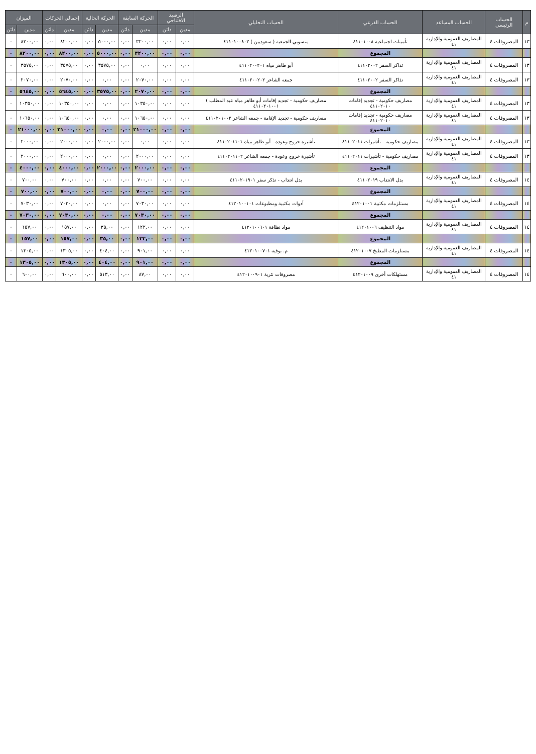| م | الحساب الرئيسي | الحساب المساعد | الحساب الفرعي | الحساب التحليلي | الرصيد الافتتاحي | | الحركة السابقة | | الحركة الحالية | | إجمالي الحركات | | الميزان | |
| --- | --- | --- | --- | --- | --- | --- | --- | --- | --- | --- | --- | --- | --- | --- |
| | | | | | مدين | دائن | مدين | دائن | مدين | دائن | مدين | دائن | مدين | دائن |
| ١٣ | المصروفات ٤ | المصاريف العمومية والإدارية ٤١ | تأمينات اجتماعية ٤١١٠١٠٠٨ | منسوبي الجمعية ( سعوديين ) ٤١١٠١٠٠٨٠٢ | ٠,٠٠ | ٠,٠٠ | ٣٢٠٠,٠٠ | ٠,٠٠ | ٥٠٠٠,٠٠ | ٠,٠٠ | ٨٢٠٠,٠٠ | ٠,٠٠ | ٨٢٠٠,٠٠ | ٠ |
| | | | المجموع | | ٠,٠٠ | ٠,٠٠ | ٣٢٠٠,٠٠ | ٠,٠٠ | ٥٠٠٠,٠٠ | ٠,٠٠ | ٨٢٠٠,٠٠ | ٠,٠٠ | ٨٢٠٠,٠٠ | ٠ |
| ١٣ | المصروفات ٤ | المصاريف العمومية والإدارية ٤١ | تذاكر السفر ٤١١٠٢٠٠٢ | أبو طاهر مياه ٤١١٠٢٠٠٢٠١ | ٠,٠٠ | ٠,٠٠ | ٠,٠٠ | ٠,٠٠ | ٣٥٧٥,٠٠ | ٠,٠٠ | ٣٥٧٥,٠٠ | ٠,٠٠ | ٣٥٧٥,٠٠ | ٠ |
| ١٣ | المصروفات ٤ | المصاريف العمومية والإدارية ٤١ | تذاكر السفر ٤١١٠٢٠٠٢ | جمعه الشاعر ٤١١٠٢٠٠٢٠٢ | ٠,٠٠ | ٠,٠٠ | ٢٠٧٠,٠٠ | ٠,٠٠ | ٠,٠٠ | ٠,٠٠ | ٢٠٧٠,٠٠ | ٠,٠٠ | ٢٠٧٠,٠٠ | ٠ |
| | | | المجموع | | ٠,٠٠ | ٠,٠٠ | ٢٠٧٠,٠٠ | ٠,٠٠ | ٣٥٧٥,٠٠ | ٠,٠٠ | ٥٦٤٥,٠٠ | ٠,٠٠ | ٥٦٤٥,٠٠ | ٠ |
| ١٣ | المصروفات ٤ | المصاريف العمومية والإدارية ٤١ | مصاريف حكومية - تجديد إقامات ٤١١٠٢٠١٠ | مصاريف حكومية - تجديد إقامات أبو طاهر مياه عبد المطلب ) ٤١١٠٢٠١٠٠١ | ٠,٠٠ | ٠,٠٠ | ١٠٣٥٠,٠٠ | ٠,٠٠ | ٠,٠٠ | ٠,٠٠ | ١٠٣٥٠,٠٠ | ٠,٠٠ | ١٠٣٥٠,٠٠ | ٠ |
| ١٣ | المصروفات ٤ | المصاريف العمومية والإدارية ٤١ | مصاريف حكومية - تجديد إقامات ٤١١٠٢٠١٠ | مصاريف حكومية - تجديد الإقامة - جمعه الشاعر ٤١١٠٢٠١٠٠٢ | ٠,٠٠ | ٠,٠٠ | ١٠٦٥٠,٠٠ | ٠,٠٠ | ٠,٠٠ | ٠,٠٠ | ١٠٦٥٠,٠٠ | ٠,٠٠ | ١٠٦٥٠,٠٠ | ٠ |
| | | | المجموع | | ٠,٠٠ | ٠,٠٠ | ٢١٠٠٠,٠٠ | ٠,٠٠ | ٠,٠٠ | ٠,٠٠ | ٢١٠٠٠,٠٠ | ٠,٠٠ | ٢١٠٠٠,٠٠ | ٠ |
| ١٣ | المصروفات ٤ | المصاريف العمومية والإدارية ٤١ | مصاريف حكومية - تأشيرات ٤١١٠٢٠١١ | تأشيرة خروج وعودة - أبو طاهر مياه ٤١١٠٢٠١١٠١ | ٠,٠٠ | ٠,٠٠ | ٠,٠٠ | ٠,٠٠ | ٢٠٠٠,٠٠ | ٠,٠٠ | ٢٠٠٠,٠٠ | ٠,٠٠ | ٢٠٠٠,٠٠ | ٠ |
| ١٣ | المصروفات ٤ | المصاريف العمومية والإدارية ٤١ | مصاريف حكومية - تأشيرات ٤١١٠٢٠١١ | تأشيرة خروج وعودة - جمعه الشاعر ٤١١٠٢٠١١٠٢ | ٠,٠٠ | ٠,٠٠ | ٢٠٠٠,٠٠ | ٠,٠٠ | ٠,٠٠ | ٠,٠٠ | ٢٠٠٠,٠٠ | ٠,٠٠ | ٢٠٠٠,٠٠ | ٠ |
| | | | المجموع | | ٠,٠٠ | ٠,٠٠ | ٢٠٠٠,٠٠ | ٠,٠٠ | ٢٠٠٠,٠٠ | ٠,٠٠ | ٤٠٠٠,٠٠ | ٠,٠٠ | ٤٠٠٠,٠٠ | ٠ |
| ١٤ | المصروفات ٤ | المصاريف العمومية والإدارية ٤١ | بدل الانتداب ٤١١٠٢٠١٩ | بدل انتداب - تذكر سفر ٤١١٠٢٠١٩٠١ | ٠,٠٠ | ٠,٠٠ | ٧٠٠,٠٠ | ٠,٠٠ | ٠,٠٠ | ٠,٠٠ | ٧٠٠,٠٠ | ٠,٠٠ | ٧٠٠,٠٠ | ٠ |
| | | | المجموع | | ٠,٠٠ | ٠,٠٠ | ٧٠٠,٠٠ | ٠,٠٠ | ٠,٠٠ | ٠,٠٠ | ٧٠٠,٠٠ | ٠,٠٠ | ٧٠٠,٠٠ | ٠ |
| ١٤ | المصروفات ٤ | المصاريف العمومية والإدارية ٤١ | مستلزمات مكتبية ٤١٢٠١٠٠١ | أدوات مكتبية ومطبوعات ٤١٢٠١٠٠١٠١ | ٠,٠٠ | ٠,٠٠ | ٧٠٣٠,٠٠ | ٠,٠٠ | ٠,٠٠ | ٠,٠٠ | ٧٠٣٠,٠٠ | ٠,٠٠ | ٧٠٣٠,٠٠ | ٠ |
| | | | المجموع | | ٠,٠٠ | ٠,٠٠ | ٧٠٣٠,٠٠ | ٠,٠٠ | ٠,٠٠ | ٠,٠٠ | ٧٠٣٠,٠٠ | ٠,٠٠ | ٧٠٣٠,٠٠ | ٠ |
| ١٤ | المصروفات ٤ | المصاريف العمومية والإدارية ٤١ | مواد التنظيف ٤١٢٠١٠٠٦ | مواد نظافة ٤١٢٠١٠٠٦٠١ | ٠,٠٠ | ٠,٠٠ | ١٢٢,٠٠ | ٠,٠٠ | ٣٥,٠٠ | ٠,٠٠ | ١٥٧,٠٠ | ٠,٠٠ | ١٥٧,٠٠ | ٠ |
| | | | المجموع | | ٠,٠٠ | ٠,٠٠ | ١٢٢,٠٠ | ٠,٠٠ | ٣٥,٠٠ | ٠,٠٠ | ١٥٧,٠٠ | ٠,٠٠ | ١٥٧,٠٠ | ٠ |
| ١٤ | المصروفات ٤ | المصاريف العمومية والإدارية ٤١ | مستلزمات المطبخ ٤١٢٠١٠٠٧ | م. بوفية ٤١٢٠١٠٠٧٠١ | ٠,٠٠ | ٠,٠٠ | ٩٠١,٠٠ | ٠,٠٠ | ٤٠٤,٠٠ | ٠,٠٠ | ١٣٠٥,٠٠ | ٠,٠٠ | ١٣٠٥,٠٠ | ٠ |
| | | | المجموع | | ٠,٠٠ | ٠,٠٠ | ٩٠١,٠٠ | ٠,٠٠ | ٤٠٤,٠٠ | ٠,٠٠ | ١٣٠٥,٠٠ | ٠,٠٠ | ١٣٠٥,٠٠ | ٠ |
| ١٤ | المصروفات ٤ | المصاريف العمومية والإدارية ٤١ | مستهلكات أخرى ٤١٢٠١٠٠٩ | مصروفات نثرية ٤١٢٠١٠٠٩٠١ | ٠,٠٠ | ٠,٠٠ | ٨٧,٠٠ | ٠,٠٠ | ٥١٣,٠٠ | ٠,٠٠ | ٦٠٠,٠٠ | ٠,٠٠ | ٦٠٠,٠٠ | ٠ |